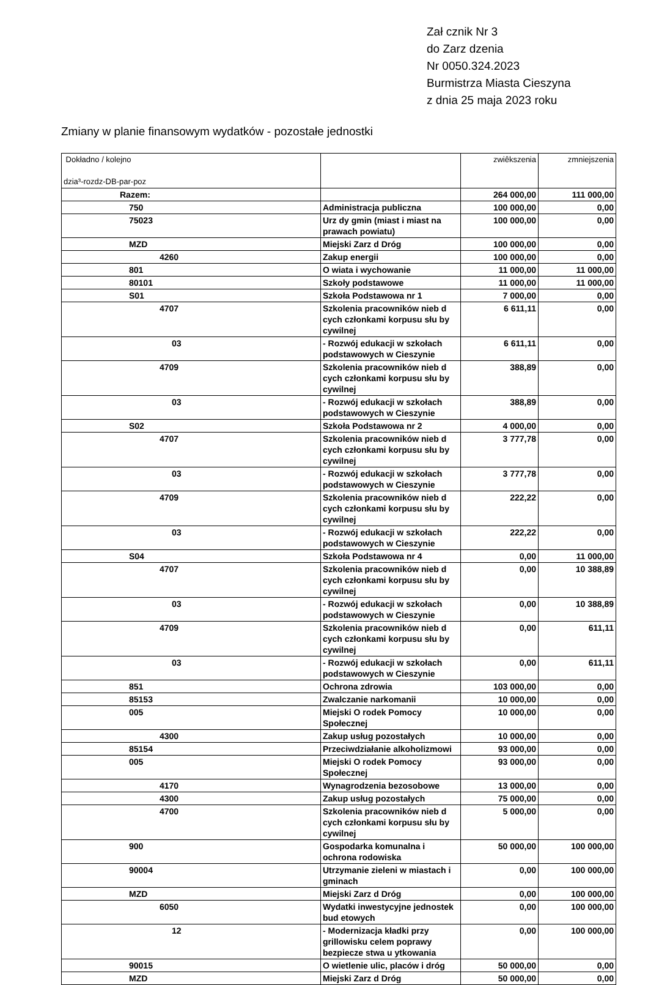Zał cznik Nr 3
do Zarz dzenia
Nr 0050.324.2023
Burmistrza Miasta Cieszyna
z dnia 25 maja 2023 roku
Zmiany w planie finansowym wydatków - pozostałe jednostki
| Dokładno / kolejno dzia³-rozdz-DB-par-poz | | zwiêkszenia | zmniejszenia |
| --- | --- | --- | --- |
| Razem: | | 264 000,00 | 111 000,00 |
| 750 | Administracja publiczna | 100 000,00 | 0,00 |
| 75023 | Urz dy gmin (miast i miast na prawach powiatu) | 100 000,00 | 0,00 |
| MZD | Miejski Zarz d Dróg | 100 000,00 | 0,00 |
| 4260 | Zakup energii | 100 000,00 | 0,00 |
| 801 | O wiata i wychowanie | 11 000,00 | 11 000,00 |
| 80101 | Szkoły podstawowe | 11 000,00 | 11 000,00 |
| S01 | Szkoła Podstawowa nr 1 | 7 000,00 | 0,00 |
| 4707 | Szkolenia pracowników nieb d cych członkami korpusu słu by cywilnej | 6 611,11 | 0,00 |
| 03 | - Rozwój edukacji w szkołach podstawowych w Cieszynie | 6 611,11 | 0,00 |
| 4709 | Szkolenia pracowników nieb d cych członkami korpusu słu by cywilnej | 388,89 | 0,00 |
| 03 | - Rozwój edukacji w szkołach podstawowych w Cieszynie | 388,89 | 0,00 |
| S02 | Szkoła Podstawowa nr 2 | 4 000,00 | 0,00 |
| 4707 | Szkolenia pracowników nieb d cych członkami korpusu słu by cywilnej | 3 777,78 | 0,00 |
| 03 | - Rozwój edukacji w szkołach podstawowych w Cieszynie | 3 777,78 | 0,00 |
| 4709 | Szkolenia pracowników nieb d cych członkami korpusu słu by cywilnej | 222,22 | 0,00 |
| 03 | - Rozwój edukacji w szkołach podstawowych w Cieszynie | 222,22 | 0,00 |
| S04 | Szkoła Podstawowa nr 4 | 0,00 | 11 000,00 |
| 4707 | Szkolenia pracowników nieb d cych członkami korpusu słu by cywilnej | 0,00 | 10 388,89 |
| 03 | - Rozwój edukacji w szkołach podstawowych w Cieszynie | 0,00 | 10 388,89 |
| 4709 | Szkolenia pracowników nieb d cych członkami korpusu słu by cywilnej | 0,00 | 611,11 |
| 03 | - Rozwój edukacji w szkołach podstawowych w Cieszynie | 0,00 | 611,11 |
| 851 | Ochrona zdrowia | 103 000,00 | 0,00 |
| 85153 | Zwalczanie narkomanii | 10 000,00 | 0,00 |
| 005 | Miejski O rodek Pomocy Społecznej | 10 000,00 | 0,00 |
| 4300 | Zakup usług pozostałych | 10 000,00 | 0,00 |
| 85154 | Przeciwdziałanie alkoholizmowi | 93 000,00 | 0,00 |
| 005 | Miejski O rodek Pomocy Społecznej | 93 000,00 | 0,00 |
| 4170 | Wynagrodzenia bezosobowe | 13 000,00 | 0,00 |
| 4300 | Zakup usług pozostałych | 75 000,00 | 0,00 |
| 4700 | Szkolenia pracowników nieb d cych członkami korpusu słu by cywilnej | 5 000,00 | 0,00 |
| 900 | Gospodarka komunalna i ochrona rodowiska | 50 000,00 | 100 000,00 |
| 90004 | Utrzymanie zieleni w miastach i gminach | 0,00 | 100 000,00 |
| MZD | Miejski Zarz d Dróg | 0,00 | 100 000,00 |
| 6050 | Wydatki inwestycyjne jednostek bud etowych | 0,00 | 100 000,00 |
| 12 | - Modernizacja kładki przy grillowisku celem poprawy bezpiecze stwa u ytkowania | 0,00 | 100 000,00 |
| 90015 | O wietlenie ulic, placów i dróg | 50 000,00 | 0,00 |
| MZD | Miejski Zarz d Dróg | 50 000,00 | 0,00 |